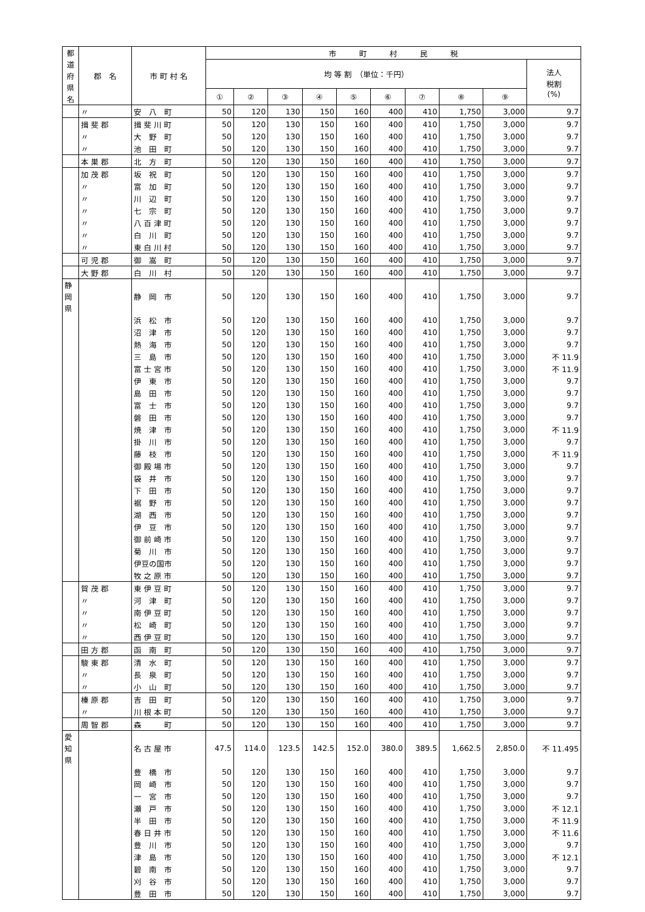| 都道府県名 | 郡 名 | 市 町 村 名 | 市 町 村 民 税 | | | | | | | | | |
| --- | --- | --- | --- | --- | --- | --- | --- | --- | --- | --- | --- | --- |
| | | | 均 等 割 （単位：千円） | | | | | | | | | 法人 税割 (%) |
| | | | ① | ② | ③ | ④ | ⑤ | ⑥ | ⑦ | ⑧ | ⑨ | |
| | 〃 | 安 八 町 | 50 | 120 | 130 | 150 | 160 | 400 | 410 | 1,750 | 3,000 | 9.7 |
| | 揖 斐 郡 | 揖 斐 川 町 | 50 | 120 | 130 | 150 | 160 | 400 | 410 | 1,750 | 3,000 | 9.7 |
| | 〃 | 大 野 町 | 50 | 120 | 130 | 150 | 160 | 400 | 410 | 1,750 | 3,000 | 9.7 |
| | 〃 | 池 田 町 | 50 | 120 | 130 | 150 | 160 | 400 | 410 | 1,750 | 3,000 | 9.7 |
| | 本 巣 郡 | 北 方 町 | 50 | 120 | 130 | 150 | 160 | 400 | 410 | 1,750 | 3,000 | 9.7 |
| | 加 茂 郡 | 坂 祝 町 | 50 | 120 | 130 | 150 | 160 | 400 | 410 | 1,750 | 3,000 | 9.7 |
| | 〃 | 富 加 町 | 50 | 120 | 130 | 150 | 160 | 400 | 410 | 1,750 | 3,000 | 9.7 |
| | 〃 | 川 辺 町 | 50 | 120 | 130 | 150 | 160 | 400 | 410 | 1,750 | 3,000 | 9.7 |
| | 〃 | 七 宗 町 | 50 | 120 | 130 | 150 | 160 | 400 | 410 | 1,750 | 3,000 | 9.7 |
| | 〃 | 八 百 津 町 | 50 | 120 | 130 | 150 | 160 | 400 | 410 | 1,750 | 3,000 | 9.7 |
| | 〃 | 白 川 町 | 50 | 120 | 130 | 150 | 160 | 400 | 410 | 1,750 | 3,000 | 9.7 |
| | 〃 | 東 白 川 村 | 50 | 120 | 130 | 150 | 160 | 400 | 410 | 1,750 | 3,000 | 9.7 |
| | 可 児 郡 | 御 嵩 町 | 50 | 120 | 130 | 150 | 160 | 400 | 410 | 1,750 | 3,000 | 9.7 |
| | 大 野 郡 | 白 川 村 | 50 | 120 | 130 | 150 | 160 | 400 | 410 | 1,750 | 3,000 | 9.7 |
| 静岡県 | | 静 岡 市 | 50 | 120 | 130 | 150 | 160 | 400 | 410 | 1,750 | 3,000 | 9.7 |
| | | 浜 松 市 | 50 | 120 | 130 | 150 | 160 | 400 | 410 | 1,750 | 3,000 | 9.7 |
| | | 沼 津 市 | 50 | 120 | 130 | 150 | 160 | 400 | 410 | 1,750 | 3,000 | 9.7 |
| | | 熱 海 市 | 50 | 120 | 130 | 150 | 160 | 400 | 410 | 1,750 | 3,000 | 9.7 |
| | | 三 島 市 | 50 | 120 | 130 | 150 | 160 | 400 | 410 | 1,750 | 3,000 | 不 11.9 |
| | | 富 士 宮 市 | 50 | 120 | 130 | 150 | 160 | 400 | 410 | 1,750 | 3,000 | 不 11.9 |
| | | 伊 東 市 | 50 | 120 | 130 | 150 | 160 | 400 | 410 | 1,750 | 3,000 | 9.7 |
| | | 島 田 市 | 50 | 120 | 130 | 150 | 160 | 400 | 410 | 1,750 | 3,000 | 9.7 |
| | | 富 士 市 | 50 | 120 | 130 | 150 | 160 | 400 | 410 | 1,750 | 3,000 | 9.7 |
| | | 磐 田 市 | 50 | 120 | 130 | 150 | 160 | 400 | 410 | 1,750 | 3,000 | 9.7 |
| | | 焼 津 市 | 50 | 120 | 130 | 150 | 160 | 400 | 410 | 1,750 | 3,000 | 不 11.9 |
| | | 掛 川 市 | 50 | 120 | 130 | 150 | 160 | 400 | 410 | 1,750 | 3,000 | 9.7 |
| | | 藤 枝 市 | 50 | 120 | 130 | 150 | 160 | 400 | 410 | 1,750 | 3,000 | 不 11.9 |
| | | 御 殿 場 市 | 50 | 120 | 130 | 150 | 160 | 400 | 410 | 1,750 | 3,000 | 9.7 |
| | | 袋 井 市 | 50 | 120 | 130 | 150 | 160 | 400 | 410 | 1,750 | 3,000 | 9.7 |
| | | 下 田 市 | 50 | 120 | 130 | 150 | 160 | 400 | 410 | 1,750 | 3,000 | 9.7 |
| | | 裾 野 市 | 50 | 120 | 130 | 150 | 160 | 400 | 410 | 1,750 | 3,000 | 9.7 |
| | | 湖 西 市 | 50 | 120 | 130 | 150 | 160 | 400 | 410 | 1,750 | 3,000 | 9.7 |
| | | 伊 豆 市 | 50 | 120 | 130 | 150 | 160 | 400 | 410 | 1,750 | 3,000 | 9.7 |
| | | 御 前 崎 市 | 50 | 120 | 130 | 150 | 160 | 400 | 410 | 1,750 | 3,000 | 9.7 |
| | | 菊 川 市 | 50 | 120 | 130 | 150 | 160 | 400 | 410 | 1,750 | 3,000 | 9.7 |
| | | 伊豆の国市 | 50 | 120 | 130 | 150 | 160 | 400 | 410 | 1,750 | 3,000 | 9.7 |
| | | 牧 之 原 市 | 50 | 120 | 130 | 150 | 160 | 400 | 410 | 1,750 | 3,000 | 9.7 |
| | 賀 茂 郡 | 東 伊 豆 町 | 50 | 120 | 130 | 150 | 160 | 400 | 410 | 1,750 | 3,000 | 9.7 |
| | 〃 | 河 津 町 | 50 | 120 | 130 | 150 | 160 | 400 | 410 | 1,750 | 3,000 | 9.7 |
| | 〃 | 南 伊 豆 町 | 50 | 120 | 130 | 150 | 160 | 400 | 410 | 1,750 | 3,000 | 9.7 |
| | 〃 | 松 崎 町 | 50 | 120 | 130 | 150 | 160 | 400 | 410 | 1,750 | 3,000 | 9.7 |
| | 〃 | 西 伊 豆 町 | 50 | 120 | 130 | 150 | 160 | 400 | 410 | 1,750 | 3,000 | 9.7 |
| | 田 方 郡 | 函 南 町 | 50 | 120 | 130 | 150 | 160 | 400 | 410 | 1,750 | 3,000 | 9.7 |
| | 駿 東 郡 | 清 水 町 | 50 | 120 | 130 | 150 | 160 | 400 | 410 | 1,750 | 3,000 | 9.7 |
| | 〃 | 長 泉 町 | 50 | 120 | 130 | 150 | 160 | 400 | 410 | 1,750 | 3,000 | 9.7 |
| | 〃 | 小 山 町 | 50 | 120 | 130 | 150 | 160 | 400 | 410 | 1,750 | 3,000 | 9.7 |
| | 榛 原 郡 | 吉 田 町 | 50 | 120 | 130 | 150 | 160 | 400 | 410 | 1,750 | 3,000 | 9.7 |
| | 〃 | 川 根 本 町 | 50 | 120 | 130 | 150 | 160 | 400 | 410 | 1,750 | 3,000 | 9.7 |
| | 周 智 郡 | 森 町 | 50 | 120 | 130 | 150 | 160 | 400 | 410 | 1,750 | 3,000 | 9.7 |
| 愛知県 | | 名 古 屋 市 | 47.5 | 114.0 | 123.5 | 142.5 | 152.0 | 380.0 | 389.5 | 1,662.5 | 2,850.0 | 不 11.495 |
| | | 豊 橋 市 | 50 | 120 | 130 | 150 | 160 | 400 | 410 | 1,750 | 3,000 | 9.7 |
| | | 岡 崎 市 | 50 | 120 | 130 | 150 | 160 | 400 | 410 | 1,750 | 3,000 | 9.7 |
| | | 一 宮 市 | 50 | 120 | 130 | 150 | 160 | 400 | 410 | 1,750 | 3,000 | 9.7 |
| | | 瀬 戸 市 | 50 | 120 | 130 | 150 | 160 | 400 | 410 | 1,750 | 3,000 | 不 12.1 |
| | | 半 田 市 | 50 | 120 | 130 | 150 | 160 | 400 | 410 | 1,750 | 3,000 | 不 11.9 |
| | | 春 日 井 市 | 50 | 120 | 130 | 150 | 160 | 400 | 410 | 1,750 | 3,000 | 不 11.6 |
| | | 豊 川 市 | 50 | 120 | 130 | 150 | 160 | 400 | 410 | 1,750 | 3,000 | 9.7 |
| | | 津 島 市 | 50 | 120 | 130 | 150 | 160 | 400 | 410 | 1,750 | 3,000 | 不 12.1 |
| | | 碧 南 市 | 50 | 120 | 130 | 150 | 160 | 400 | 410 | 1,750 | 3,000 | 9.7 |
| | | 刈 谷 市 | 50 | 120 | 130 | 150 | 160 | 400 | 410 | 1,750 | 3,000 | 9.7 |
| | | 豊 田 市 | 50 | 120 | 130 | 150 | 160 | 400 | 410 | 1,750 | 3,000 | 9.7 |